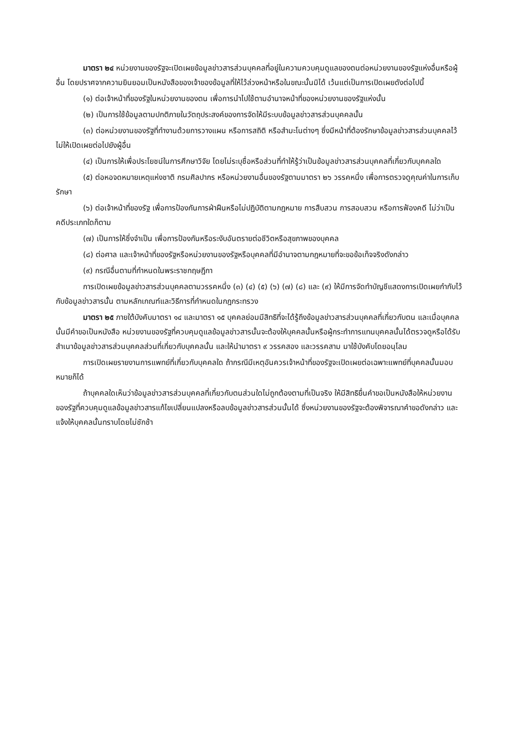มาตรา ๒๔ หน่วยงานของรัฐจะเปิดเผยข้อมูลข่าวสารส่วนบุคคลที่อยู่ในความควบคุมดูแลของตนต่อหน่วยงานของรัฐแห่งอื่นหรือผู้อื่น โดยปราศจากความยินยอมเป็นหนังสือของเจ้าของข้อมูลที่ให้ไว้ล่วงหน้าหรือในขณะนั้นมิได้ เว้นแต่เป็นการเปิดเผยดังต่อไปนี้
(๑) ต่อเจ้าหน้าที่ของรัฐในหน่วยงานของตน เพื่อการนำไปใช้ตามอำนาจหน้าที่ของหน่วยงานของรัฐแห่งนั้น
(๒) เป็นการใช้ข้อมูลตามปกติภายในวัตถุประสงค์ของการจัดให้มีระบบข้อมูลข่าวสารส่วนบุคคลนั้น
(๓) ต่อหน่วยงานของรัฐที่ทำงานด้วยการวางแผน หรือการสถิติ หรือสำมะโนต่างๆ ซึ่งมีหน้าที่ต้องรักษาข้อมูลข่าวสารส่วนบุคคลไว้ไม่ให้เปิดเผยต่อไปยังผู้อื่น
(๔) เป็นการให้เพื่อประโยชน์ในการศึกษาวิจัย โดยไม่ระบุชื่อหรือส่วนที่ทำให้รู้ว่าเป็นข้อมูลข่าวสารส่วนบุคคลที่เกี่ยวกับบุคคลใด
(๕) ต่อหอจดหมายเหตุแห่งชาติ กรมศิลปากร หรือหน่วยงานอื่นของรัฐตามมาตรา ๒๖ วรรคหนึ่ง เพื่อการตรวจดูคุณค่าในการเก็บรักษา
(๖) ต่อเจ้าหน้าที่ของรัฐ เพื่อการป้องกันการฝ่าฝืนหรือไม่ปฏิบัติตามกฎหมาย การสืบสวน การสอบสวน หรือการฟ้องคดี ไม่ว่าเป็นคดีประเภทใดก็ตาม
(๗) เป็นการให้ซึ่งจำเป็น เพื่อการป้องกันหรือระงับอันตรายต่อชีวิตหรือสุขภาพของบุคคล
(๘) ต่อศาล และเจ้าหน้าที่ของรัฐหรือหน่วยงานของรัฐหรือบุคคลที่มีอำนาจตามกฎหมายที่จะขอข้อเท็จจริงดังกล่าว
(๙) กรณีอื่นตามที่กำหนดในพระราชกฤษฎีกา
การเปิดเผยข้อมูลข่าวสารส่วนบุคคลตามวรรคหนึ่ง (๓) (๔) (๕) (๖) (๗) (๘) และ (๙) ให้มีการจัดทำบัญชีแสดงการเปิดเผยกำกับไว้กับข้อมูลข่าวสารนั้น ตามหลักเกณฑ์และวิธีการที่กำหนดในกฎกระทรวง
มาตรา ๒๕ ภายใต้บังคับมาตรา ๑๔ และมาตรา ๑๕ บุคคลย่อมมีสิทธิที่จะได้รู้ถึงข้อมูลข่าวสารส่วนบุคคลที่เกี่ยวกับตน และเมื่อบุคคลนั้นมีคำขอเป็นหนังสือ หน่วยงานของรัฐที่ควบคุมดูแลข้อมูลข่าวสารนั้นจะต้องให้บุคคลนั้นหรือผู้กระทำการแทนบุคคลนั้นได้ตรวจดูหรือได้รับสำเนาข้อมูลข่าวสารส่วนบุคคลส่วนที่เกี่ยวกับบุคคลนั้น และให้นำมาตรา ๙ วรรคสอง และวรรคสาม มาใช้บังคับโดยอนุโลม
การเปิดเผยรายงานการแพทย์ที่เกี่ยวกับบุคคลใด ถ้ากรณีมีเหตุอันควรเจ้าหน้าที่ของรัฐจะเปิดเผยต่อเฉพาะแพทย์ที่บุคคลนั้นมอบหมายก็ได้
ถ้าบุคคลใดเห็นว่าข้อมูลข่าวสารส่วนบุคคลที่เกี่ยวกับตนส่วนใดไม่ถูกต้องตามที่เป็นจริง ให้มีสิทธิยื่นคำขอเป็นหนังสือให้หน่วยงานของรัฐที่ควบคุมดูแลข้อมูลข่าวสารแก้ไขเปลี่ยนแปลงหรือลบข้อมูลข่าวสารส่วนนั้นได้ ซึ่งหน่วยงานของรัฐจะต้องพิจารณาคำขอดังกล่าว และแจ้งให้บุคคลนั้นทราบโดยไม่ชักช้า